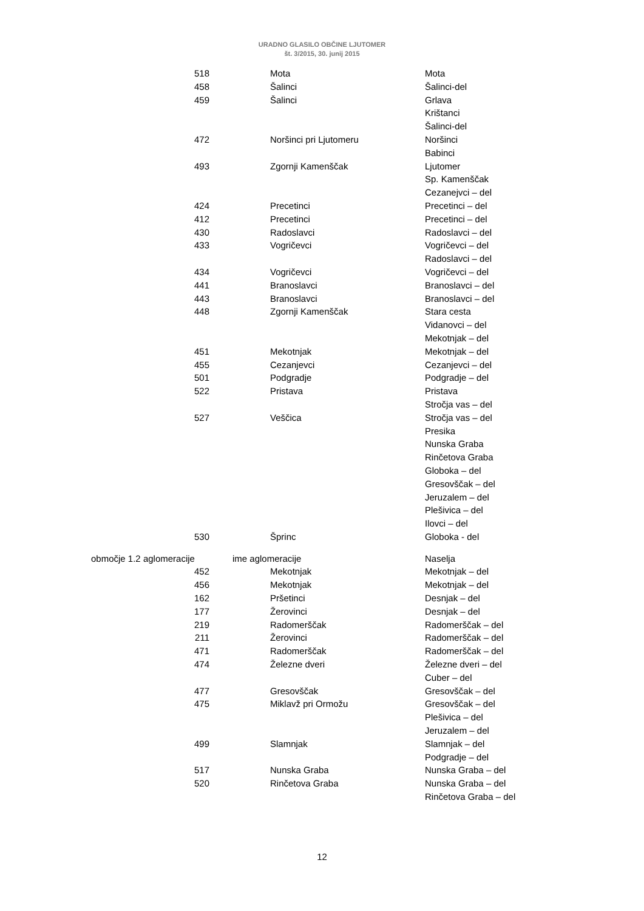URADNO GLASILO OBČINE LJUTOMER
št. 3/2015, 30. junij 2015
| 518 | Mota | Mota |
| 458 | Šalinci | Šalinci-del |
| 459 | Šalinci | Grlava |
| | | Krištanci |
| | | Šalinci-del |
| 472 | Noršinci pri Ljutomeru | Noršinci |
| | | Babinci |
| 493 | Zgornji Kamenščak | Ljutomer |
| | | Sp. Kamenščak |
| | | Cezanejvci – del |
| 424 | Precetinci | Precetinci – del |
| 412 | Precetinci | Precetinci – del |
| 430 | Radoslavci | Radoslavci – del |
| 433 | Vogričevci | Vogričevci – del |
| | | Radoslavci – del |
| 434 | Vogričevci | Vogričevci – del |
| 441 | Branoslavci | Branoslavci – del |
| 443 | Branoslavci | Branoslavci – del |
| 448 | Zgornji Kamenščak | Stara cesta |
| | | Vidanovci – del |
| | | Mekotnjak – del |
| 451 | Mekotnjak | Mekotnjak – del |
| 455 | Cezanjevci | Cezanjevci – del |
| 501 | Podgradje | Podgradje – del |
| 522 | Pristava | Pristava |
| | | Stročja vas – del |
| 527 | Veščica | Stročja vas – del |
| | | Presika |
| | | Nunska Graba |
| | | Rinčetova Graba |
| | | Globoka – del |
| | | Gresovščak – del |
| | | Jeruzalem – del |
| | | Plešivica – del |
| | | Ilovci – del |
| 530 | Šprinc | Globoka - del |
| območje 1.2 aglomeracije | ime aglomeracije | Naselja |
| 452 | Mekotnjak | Mekotnjak – del |
| 456 | Mekotnjak | Mekotnjak – del |
| 162 | Pršetinci | Desnjak – del |
| 177 | Žerovinci | Desnjak – del |
| 219 | Radomerščak | Radomerščak – del |
| 211 | Žerovinci | Radomerščak – del |
| 471 | Radomerščak | Radomerščak – del |
| 474 | Železne dveri | Železne dveri – del |
| | | Cuber – del |
| 477 | Gresovščak | Gresovščak – del |
| 475 | Miklavž pri Ormožu | Gresovščak – del |
| | | Plešivica – del |
| | | Jeruzalem – del |
| 499 | Slamnjak | Slamnjak – del |
| | | Podgradje – del |
| 517 | Nunska Graba | Nunska Graba – del |
| 520 | Rinčetova Graba | Nunska Graba – del |
| | | Rinčetova Graba – del |
12